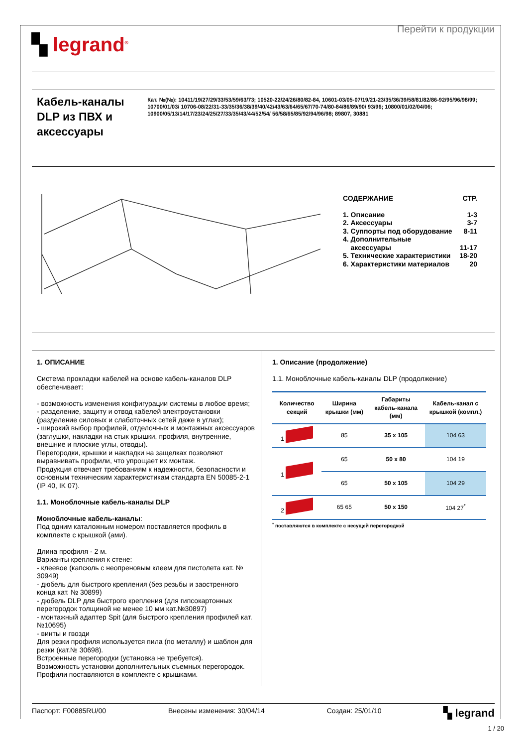▚ legrand<sup>®</sup>
Перейти к продукции
Кабель-каналы DLP из ПВХ и аксессуары
Кат. №(№): 10411/19/27/29/33/53/59/63/73; 10520-22/24/26/80/82-84, 10601-03/05-07/19/21-23/35/36/39/58/81/82/86-92/95/96/98/99; 10700/01/03/ 10706-08/22/31-33/35/36/38/39/40/42/43/63/64/65/67/70-74/80-84/86/89/90/ 93/96; 10800/01/02/04/06; 10900/05/13/14/17/23/24/25/27/33/35/43/44/52/54/ 56/58/65/85/92/94/96/98; 89807, 30881
СОДЕРЖАНИЕ СТР.
1. Описание 1-3
2. Аксессуары 3-7
3. Суппорты под оборудование 8-11
4. Дополнительные
аксессуары
11-17
5. Технические характеристики 18-20
6. Характеристики материалов 20
1. ОПИСАНИЕ
Система прокладки кабелей на основе кабель-каналов DLP обеспечивает:
- возможность изменения конфигурации системы в любое время;
- разделение, защиту и отвод кабелей электроустановки (разделение силовых и слаботочных сетей даже в углах);
- широкий выбор профилей, отделочных и монтажных аксессуаров (заглушки, накладки на стык крышки, профиля, внутренние, внешние и плоские углы, отводы).
Перегородки, крышки и накладки на защелках позволяют выравнивать профили, что упрощает их монтаж.
Продукция отвечает требованиям к надежности, безопасности и основным техническим характеристикам стандарта EN 50085-2-1 (IP 40, IK 07).
1.1. Моноблочные кабель-каналы DLP
Моноблочные кабель-каналы:
Под одним каталожным номером поставляется профиль в комплекте с крышкой (ами).
Длина профиля - 2 м.
Варианты крепления к стене:
- клеевое (капсюль с неопреновым клеем для пистолета кат. № 30949)
- дюбель для быстрого крепления (без резьбы и заостренного конца кат. № 30899)
- дюбель DLP для быстрого крепления (для гипсокартонных перегородок толщиной не менее 10 мм кат.№30897)
- монтажный адаптер Spit (для быстрого крепления профилей кат.№10695)
- винты и гвозди
Для резки профиля используется пила (по металлу) и шаблон для резки (кат.№ 30698).
Встроенные перегородки (установка не требуется).
Возможность установки дополнительных съемных перегородок.
Профили поставляются в комплекте с крышками.
1. Описание (продолжение)
1.1. Моноблочные кабель-каналы DLP (продолжение)
| Количество секций | Ширина крышки (мм) | Габариты кабель-канала (мм) | Кабель-канал с крышкой (компл.) |
| --- | --- | --- | --- |
| 1 | 85 | 35 x 105 | 104 63 |
| 1 | 65 | 50 x 80 | 104 19 |
| | 65 | 50 x 105 | 104 29 |
| 2 | 65 65 | 50 x 150 | 104 27<sup>*</sup> |
<sup>*</sup> поставляются в комплекте с несущей перегородкой
Паспорт: F00885RU/00 Внесены изменения: 30/04/14 Создан: 25/01/10 ▚ legrand
1 / 20